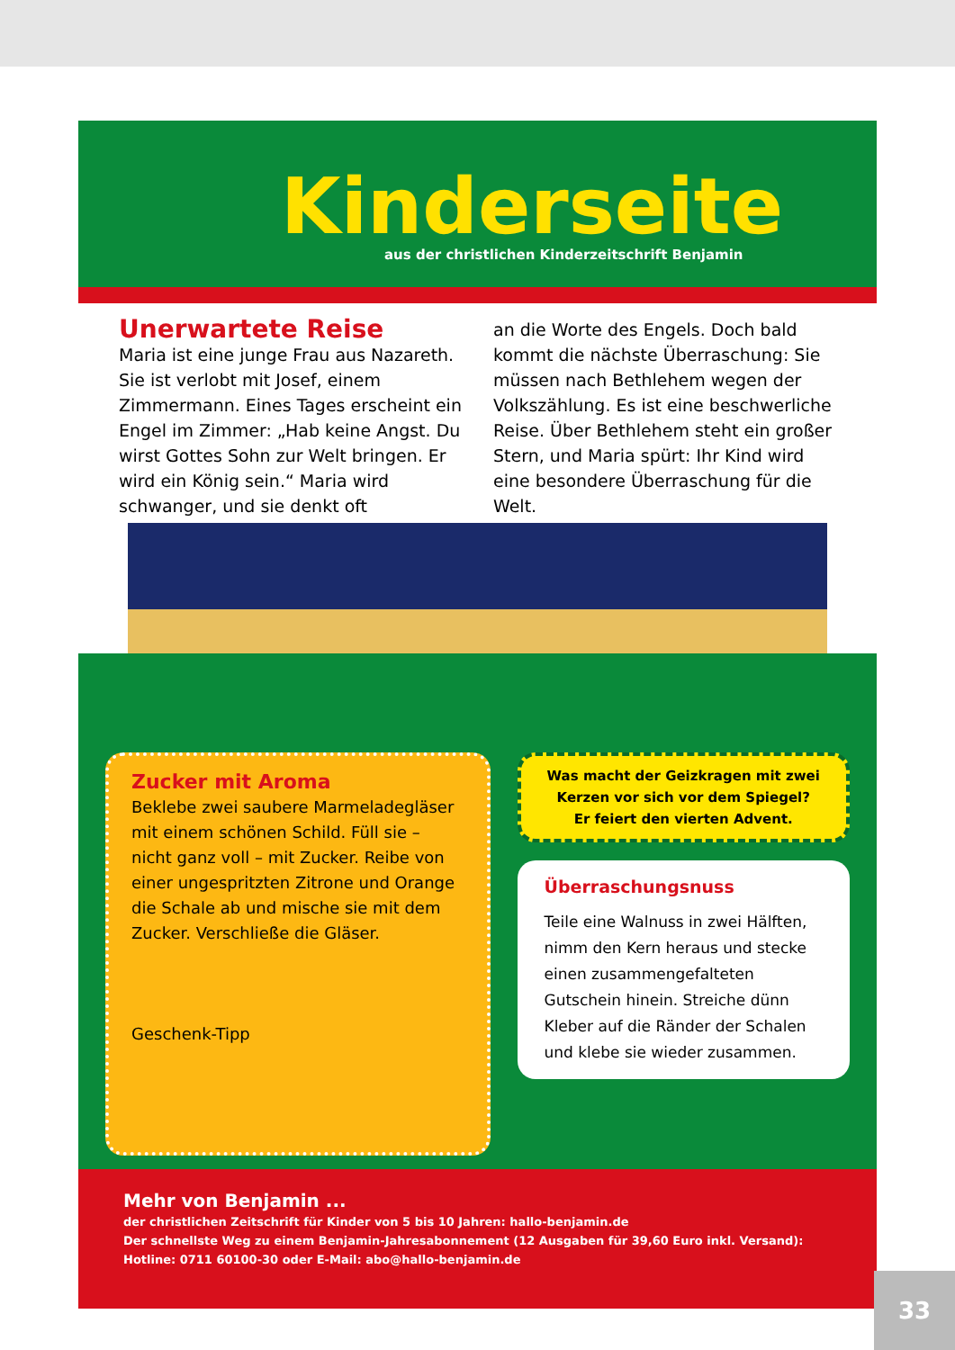Kinderseite
aus der christlichen Kinderzeitschrift Benjamin
Unerwartete Reise
Maria ist eine junge Frau aus Nazareth. Sie ist verlobt mit Josef, einem Zimmermann. Eines Tages erscheint ein Engel im Zimmer: „Hab keine Angst. Du wirst Gottes Sohn zur Welt bringen. Er wird ein König sein.“ Maria wird schwanger, und sie denkt oft
an die Worte des Engels. Doch bald kommt die nächste Überraschung: Sie müssen nach Bethlehem wegen der Volkszählung. Es ist eine beschwerliche Reise. Über Bethlehem steht ein großer Stern, und Maria spürt: Ihr Kind wird eine besondere Überraschung für die Welt.
Zucker mit Aroma
Beklebe zwei saubere Marmeladegläser mit einem schönen Schild. Füll sie – nicht ganz voll – mit Zucker. Reibe von einer ungespritzten Zitrone und Orange die Schale ab und mische sie mit dem Zucker. Verschließe die Gläser.
Geschenk-Tipp
Was macht der Geizkragen mit zwei Kerzen vor sich vor dem Spiegel?
Er feiert den vierten Advent.
Überraschungsnuss
Teile eine Walnuss in zwei Hälften, nimm den Kern heraus und stecke einen zusammengefalteten Gutschein hinein. Streiche dünn Kleber auf die Ränder der Schalen und klebe sie wieder zusammen.
Mehr von Benjamin ...
der christlichen Zeitschrift für Kinder von 5 bis 10 Jahren: hallo-benjamin.de
Der schnellste Weg zu einem Benjamin-Jahresabonnement (12 Ausgaben für 39,60 Euro inkl. Versand):
Hotline: 0711 60100-30 oder E-Mail: abo@hallo-benjamin.de
33